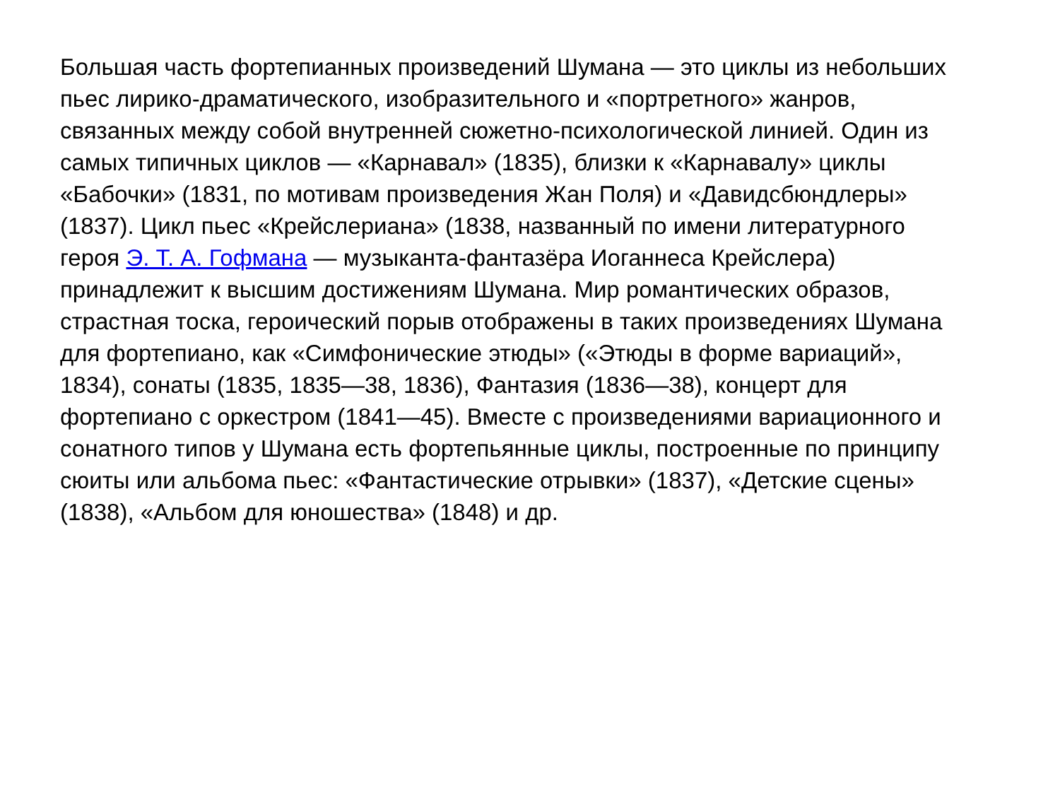Большая часть фортепианных произведений Шумана — это циклы из небольших пьес лирико-драматического, изобразительного и «портретного» жанров, связанных между собой внутренней сюжетно-психологической линией. Один из самых типичных циклов — «Карнавал» (1835), близки к «Карнавалу» циклы «Бабочки» (1831, по мотивам произведения Жан Поля) и «Давидсбюндлеры» (1837). Цикл пьес «Крейслериана» (1838, названный по имени литературного героя Э. Т. А. Гофмана — музыканта-фантазёра Иоганнеса Крейслера) принадлежит к высшим достижениям Шумана. Мир романтических образов, страстная тоска, героический порыв отображены в таких произведениях Шумана для фортепиано, как «Симфонические этюды» («Этюды в форме вариаций», 1834), сонаты (1835, 1835—38, 1836), Фантазия (1836—38), концерт для фортепиано с оркестром (1841—45). Вместе с произведениями вариационного и сонатного типов у Шумана есть фортепьянные циклы, построенные по принципу сюиты или альбома пьес: «Фантастические отрывки» (1837), «Детские сцены» (1838), «Альбом для юношества» (1848) и др.